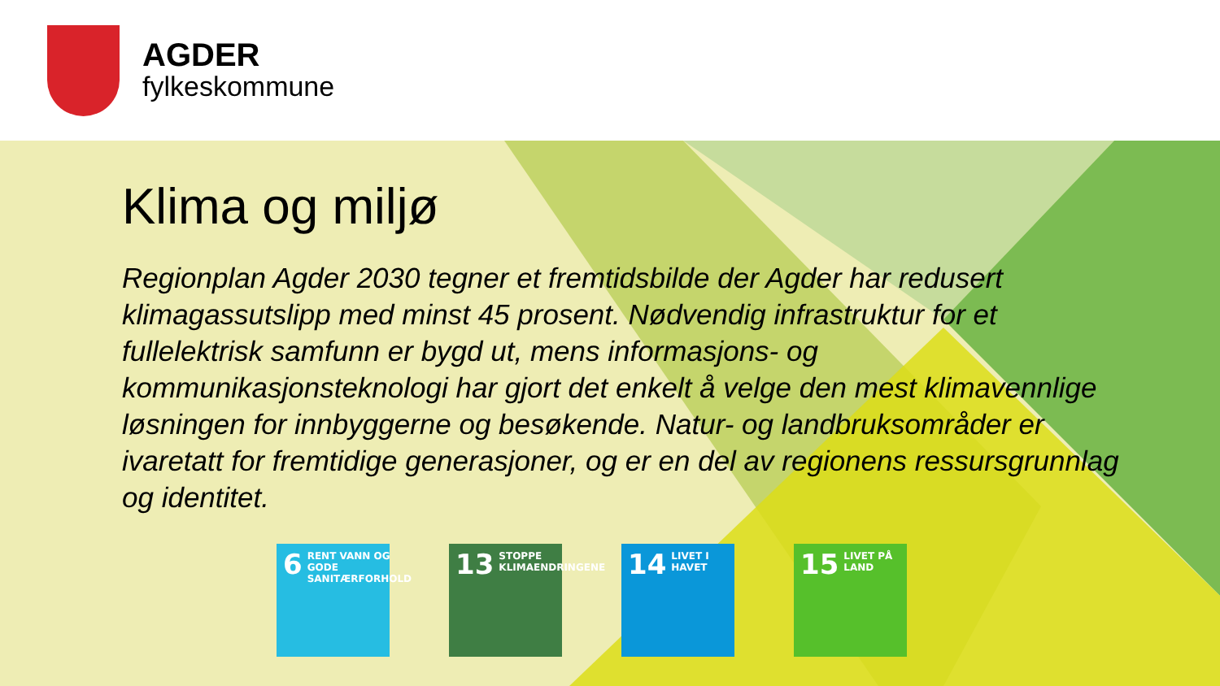AGDER
fylkeskommune
Klima og miljø
Regionplan Agder 2030 tegner et fremtidsbilde der Agder har redusert klimagassutslipp med minst 45 prosent. Nødvendig infrastruktur for et fullelektrisk samfunn er bygd ut, mens informasjons- og kommunikasjonsteknologi har gjort det enkelt å velge den mest klimavennlige løsningen for innbyggerne og besøkende. Natur- og landbruksområder er ivaretatt for fremtidige generasjoner, og er en del av regionens ressursgrunnlag og identitet.
6 RENT VANN OG GODE SANITÆRFORHOLD
13 STOPPE KLIMAENDRINGENE
14 LIVET I HAVET
15 LIVET PÅ LAND